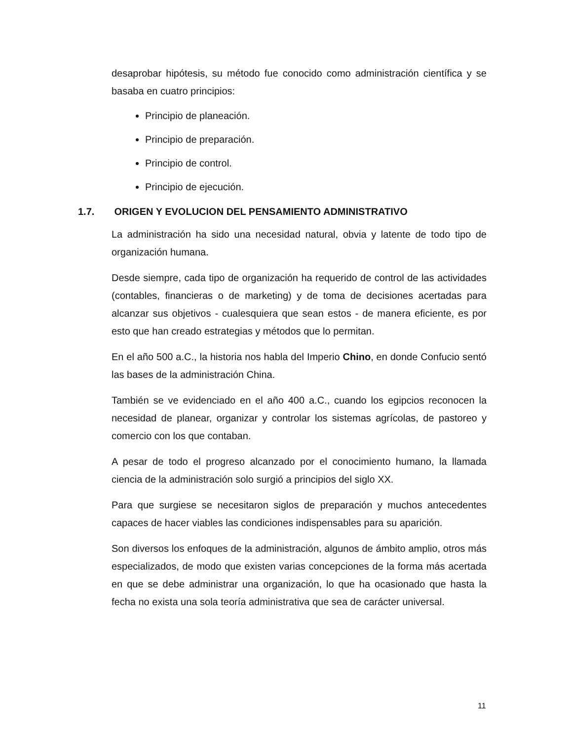desaprobar hipótesis, su método fue conocido como administración científica y se basaba en cuatro principios:
Principio de planeación.
Principio de preparación.
Principio de control.
Principio de ejecución.
1.7. ORIGEN Y EVOLUCION DEL PENSAMIENTO ADMINISTRATIVO
La administración ha sido una necesidad natural, obvia y latente de todo tipo de organización humana.
Desde siempre, cada tipo de organización ha requerido de control de las actividades (contables, financieras o de marketing) y de toma de decisiones acertadas para alcanzar sus objetivos - cualesquiera que sean estos - de manera eficiente, es por esto que han creado estrategias y métodos que lo permitan.
En el año 500 a.C., la historia nos habla del Imperio Chino, en donde Confucio sentó las bases de la administración China.
También se ve evidenciado en el año 400 a.C., cuando los egipcios reconocen la necesidad de planear, organizar y controlar los sistemas agrícolas, de pastoreo y comercio con los que contaban.
A pesar de todo el progreso alcanzado por el conocimiento humano, la llamada ciencia de la administración solo surgió a principios del siglo XX.
Para que surgiese se necesitaron siglos de preparación y muchos antecedentes capaces de hacer viables las condiciones indispensables para su aparición.
Son diversos los enfoques de la administración, algunos de ámbito amplio, otros más especializados, de modo que existen varias concepciones de la forma más acertada en que se debe administrar una organización, lo que ha ocasionado que hasta la fecha no exista una sola teoría administrativa que sea de carácter universal.
11